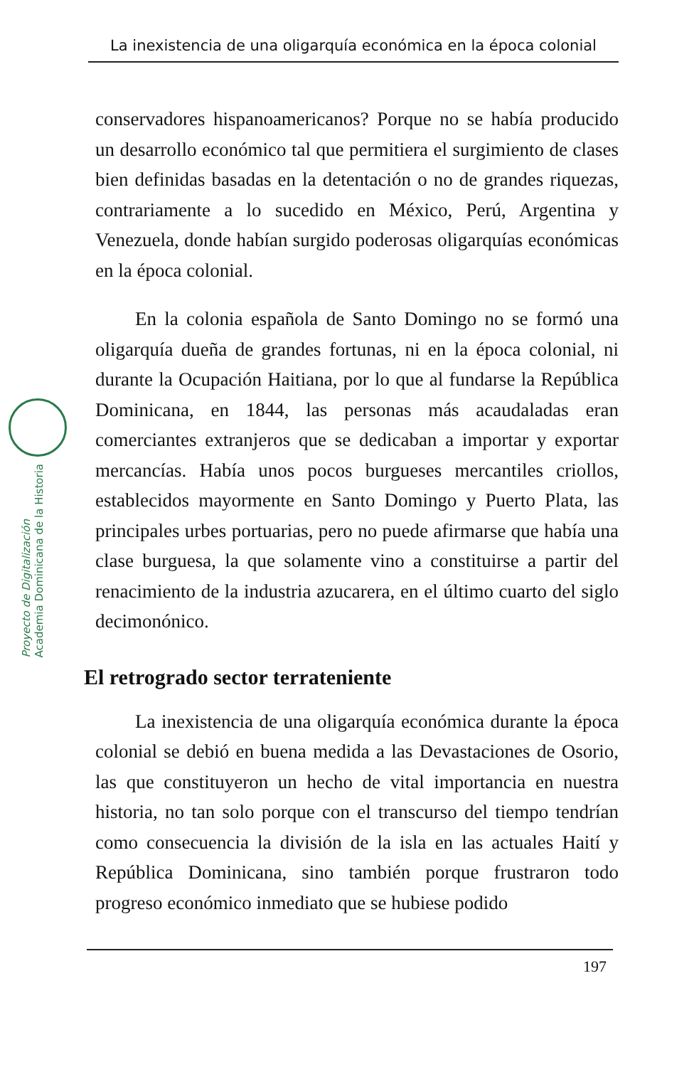La inexistencia de una oligarquía económica en la época colonial
Proyecto de Digitalización
Academia Dominicana de la Historia
conservadores hispanoamericanos? Porque no se había producido un desarrollo económico tal que permitiera el surgimiento de clases bien definidas basadas en la detentación o no de grandes riquezas, contrariamente a lo sucedido en México, Perú, Argentina y Venezuela, donde habían surgido poderosas oligarquías económicas en la época colonial.
En la colonia española de Santo Domingo no se formó una oligarquía dueña de grandes fortunas, ni en la época colonial, ni durante la Ocupación Haitiana, por lo que al fundarse la República Dominicana, en 1844, las personas más acaudaladas eran comerciantes extranjeros que se dedicaban a importar y exportar mercancías. Había unos pocos burgueses mercantiles criollos, establecidos mayormente en Santo Domingo y Puerto Plata, las principales urbes portuarias, pero no puede afirmarse que había una clase burguesa, la que solamente vino a constituirse a partir del renacimiento de la industria azucarera, en el último cuarto del siglo decimonónico.
El retrogrado sector terrateniente
La inexistencia de una oligarquía económica durante la época colonial se debió en buena medida a las Devastaciones de Osorio, las que constituyeron un hecho de vital importancia en nuestra historia, no tan solo porque con el transcurso del tiempo tendrían como consecuencia la división de la isla en las actuales Haití y República Dominicana, sino también porque frustraron todo progreso económico inmediato que se hubiese podido
197